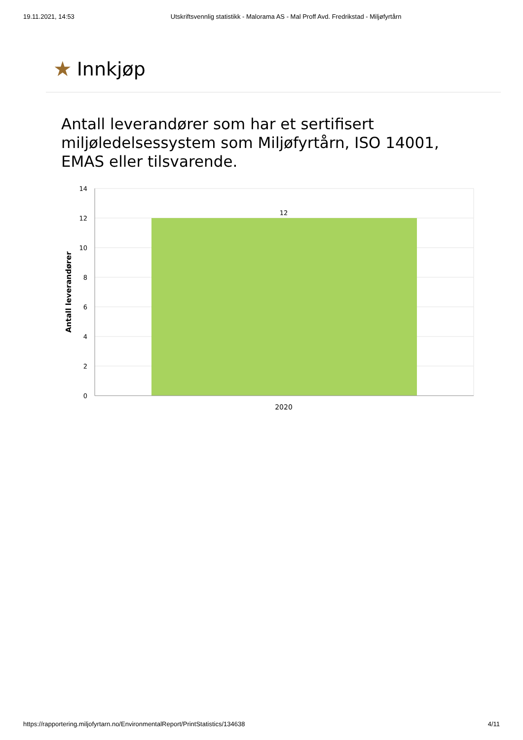19.11.2021, 14:53 Utskriftsvennlig statistikk - Malorama AS - Mal Proff Avd. Fredrikstad - Miljøfyrtårn
★ Innkjøp
Antall leverandører som har et sertifisert miljøledelsessystem som Miljøfyrtårn, ISO 14001, EMAS eller tilsvarende.
14
12
10
8
6
4
2
0
12
2020
Antall leverandører
https://rapportering.miljofyrtarn.no/EnvironmentalReport/PrintStatistics/134638 4/11